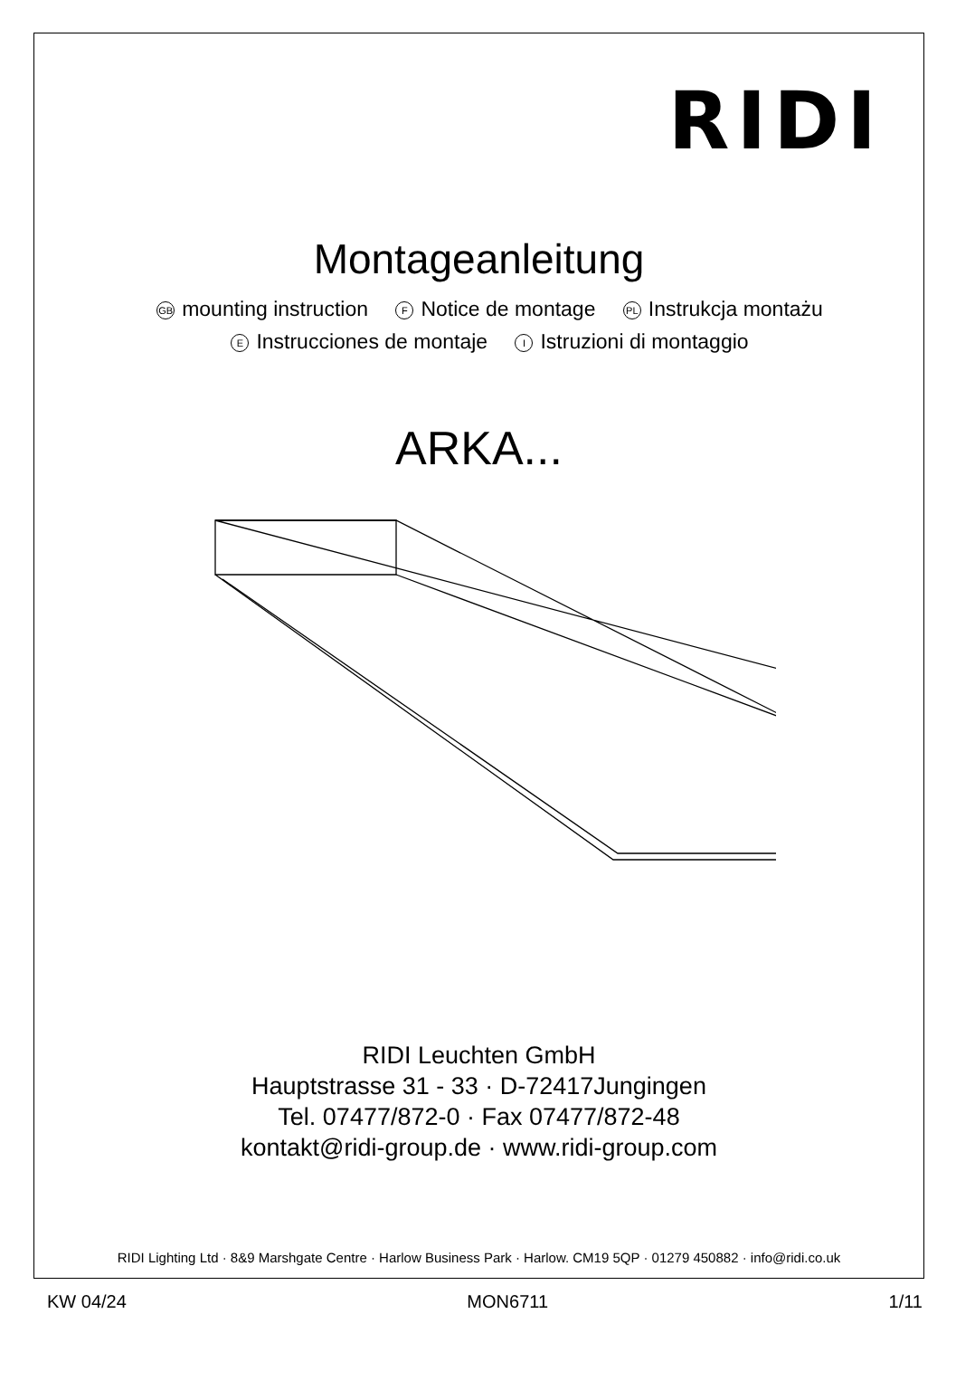RIDI
Montageanleitung
GB mounting instruction F Notice de montage PL Instrukcja montażu
E Instrucciones de montaje I Istruzioni di montaggio
ARKA...
RIDI Leuchten GmbH
Hauptstrasse 31 - 33 · D-72417Jungingen
Tel. 07477/872-0 · Fax 07477/872-48
kontakt@ridi-group.de · www.ridi-group.com
RIDI Lighting Ltd · 8&9 Marshgate Centre · Harlow Business Park · Harlow. CM19 5QP · 01279 450882 · info@ridi.co.uk
KW 04/24 MON6711 1/11